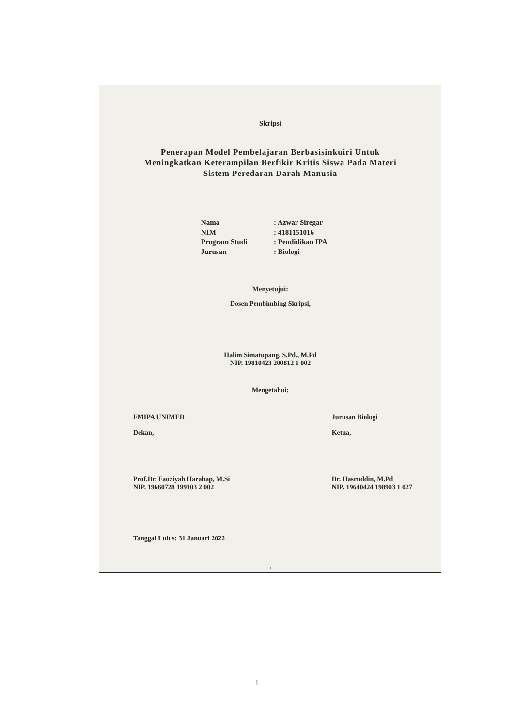Skripsi
Penerapan Model Pembelajaran Berbasisinkuiri Untuk
Meningkatkan Keterampilan Berfikir Kritis Siswa Pada Materi
Sistem Peredaran Darah Manusia
Nama: Azwar Siregar
NIM: 4181151016
Program Studi: Pendidikan IPA
Jurusan: Biologi
Menyetujui:
Dosen Pembimbing Skripsi,
Halim Simatupang, S.Pd., M.Pd
NIP. 19810423 200812 1 002
Mengetahui:
FMIPA UNIMED
Dekan,
Prof.Dr. Fauziyah Harahap, M.Si
NIP. 19660728 199103 2 002
Jurusan Biologi
Ketua,
Dr. Hasruddin, M.Pd
NIP. 19640424 198903 1 027
Tanggal Lulus: 31 Januari 2022
i
i